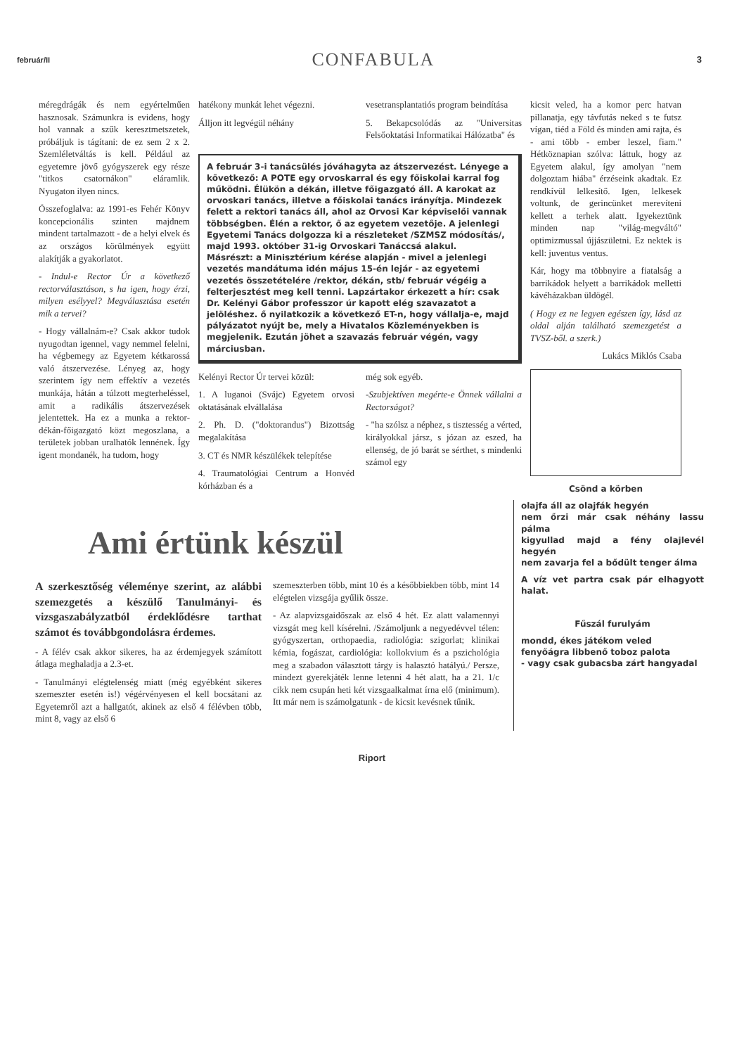február/II CONFABULA 3
méregdrágák és nem egyértelműen hasznosak. Számunkra is evidens, hogy hol vannak a szűk keresztmetszetek, próbáljuk is tágítani: de ez sem 2 x 2. Szemléletváltás is kell. Például az egyetemre jövő gyógyszerek egy része "titkos csatornákon" eláramlik. Nyugaton ilyen nincs.
Összefoglalva: az 1991-es Fehér Könyv koncepcionális szinten majdnem mindent tartalmazott - de a helyi elvek és az országos körülmények együtt alakítják a gyakorlatot.
- Indul-e Rector Úr a következő rectorválasztáson, s ha igen, hogy érzi, milyen esélyyel? Megválasztása esetén mik a tervei?
- Hogy vállalnám-e? Csak akkor tudok nyugodtan igennel, vagy nemmel felelni, ha végbemegy az Egyetem kétkarossá való átszervezése. Lényeg az, hogy szerintem így nem effektív a vezetés munkája, hátán a túlzott megterheléssel, amit a radikális átszervezések jelentettek. Ha ez a munka a rektor-dékán-főigazgató közt megoszlana, a területek jobban uralhatók lennének. Így igent mondanék, ha tudom, hogy
hatékony munkát lehet végezni.
Álljon itt legvégül néhány
vesetransplantatiós program beindítása
5. Bekapcsolódás az "Universitas Felsőoktatási Informatikai Hálózatba" és
A február 3-i tanácsülés jóváhagyta az átszervezést. Lényege a következő: A POTE egy orvoskarral és egy főiskolai karral fog működni. Élükön a dékán, illetve főigazgató áll. A karokat az orvoskari tanács, illetve a főiskolai tanács irányítja. Mindezek felett a rektori tanács áll, ahol az Orvosi Kar képviselői vannak többségben. Élén a rektor, ő az egyetem vezetője. A jelenlegi Egyetemi Tanács dolgozza ki a részleteket /SZMSZ módosítás/, majd 1993. október 31-ig Orvoskari Tanáccsá alakul.
Másrészt: a Minisztérium kérése alapján - mivel a jelenlegi vezetés mandátuma idén május 15-én lejár - az egyetemi vezetés összetételére /rektor, dékán, stb/ február végéig a felterjesztést meg kell tenni. Lapzártakor érkezett a hír: csak Dr. Kelényi Gábor professzor úr kapott elég szavazatot a jelöléshez. ő nyilatkozik a következő ET-n, hogy vállalja-e, majd pályázatot nyújt be, mely a Hivatalos Közleményekben is megjelenik. Ezután jöhet a szavazás február végén, vagy márciusban.
Kelényi Rector Úr tervei közül:
1. A luganoi (Svájc) Egyetem orvosi oktatásának elvállalása
2. Ph. D. ("doktorandus") Bizottság megalakítása
3. CT és NMR készülékek telepítése
4. Traumatológiai Centrum a Honvéd kórházban és a
még sok egyéb.
-Szubjektíven megérte-e Önnek vállalni a Rectorságot?
- "ha szólsz a néphez, s tisztesség a vérted, királyokkal jársz, s józan az eszed, ha ellenség, de jó barát se sérthet, s mindenki számol egy
kicsit veled, ha a komor perc hatvan pillanatja, egy távfutás neked s te futsz vígan, tiéd a Föld és minden ami rajta, és - ami több - ember leszel, fiam." Hétköznapian szólva: láttuk, hogy az Egyetem alakul, így amolyan "nem dolgoztam hiába" érzéseink akadtak. Ez rendkívül lelkesítő. Igen, lelkesek voltunk, de gerincünket merevíteni kellett a terhek alatt. Igyekeztünk minden nap "világ-megváltó" optimizmussal újjászületni. Ez nektek is kell: juventus ventus.
Kár, hogy ma többnyire a fiatalság a barrikádok helyett a barrikádok melletti kávéházakban üldögél.
( Hogy ez ne legyen egészen így, lásd az oldal alján található szemezgetést a TVSZ-ből. a szerk.)
Lukács Miklós Csaba
Csönd a körben
Ami értünk készül
A szerkesztőség véleménye szerint, az alábbi szemezgetés a készülő Tanulmányi- és vizsgaszabályzatból érdeklődésre tarthat számot és továbbgondolásra érdemes.
- A félév csak akkor sikeres, ha az érdemjegyek számított átlaga meghaladja a 2.3-et.
- Tanulmányi elégtelenség miatt (még egyébként sikeres szemeszter esetén is!) végérvényesen el kell bocsátani az Egyetemről azt a hallgatót, akinek az első 4 félévben több, mint 8, vagy az első 6
szemeszterben több, mint 10 és a későbbiekben több, mint 14 elégtelen vizsgája gyűlik össze.
- Az alapvizsgaidőszak az első 4 hét. Ez alatt valamennyi vizsgát meg kell kísérelni. /Számoljunk a negyedévvel télen: gyógyszertan, orthopaedia, radiológia: szigorlat; klinikai kémia, fogászat, cardiológia: kollokvium és a pszichológia meg a szabadon választott tárgy is halasztó hatályú./ Persze, mindezt gyerekjáték lenne letenni 4 hét alatt, ha a 21. 1/c cikk nem csupán heti két vizsgaalkalmat írna elő (minimum). Itt már nem is számolgatunk - de kicsit kevésnek tűnik.
olajfa áll az olajfák hegyén
nem őrzi már csak néhány lassu pálma
kigyullad majd a fény olajlevél hegyén
nem zavarja fel a bődült tenger álma
A víz vet partra csak pár elhagyott halat.
Fűszál furulyám
mondd, ékes játékom veled
fenyőágra libbenő toboz palota
- vagy csak gubacsba zárt hangyadal
Riport